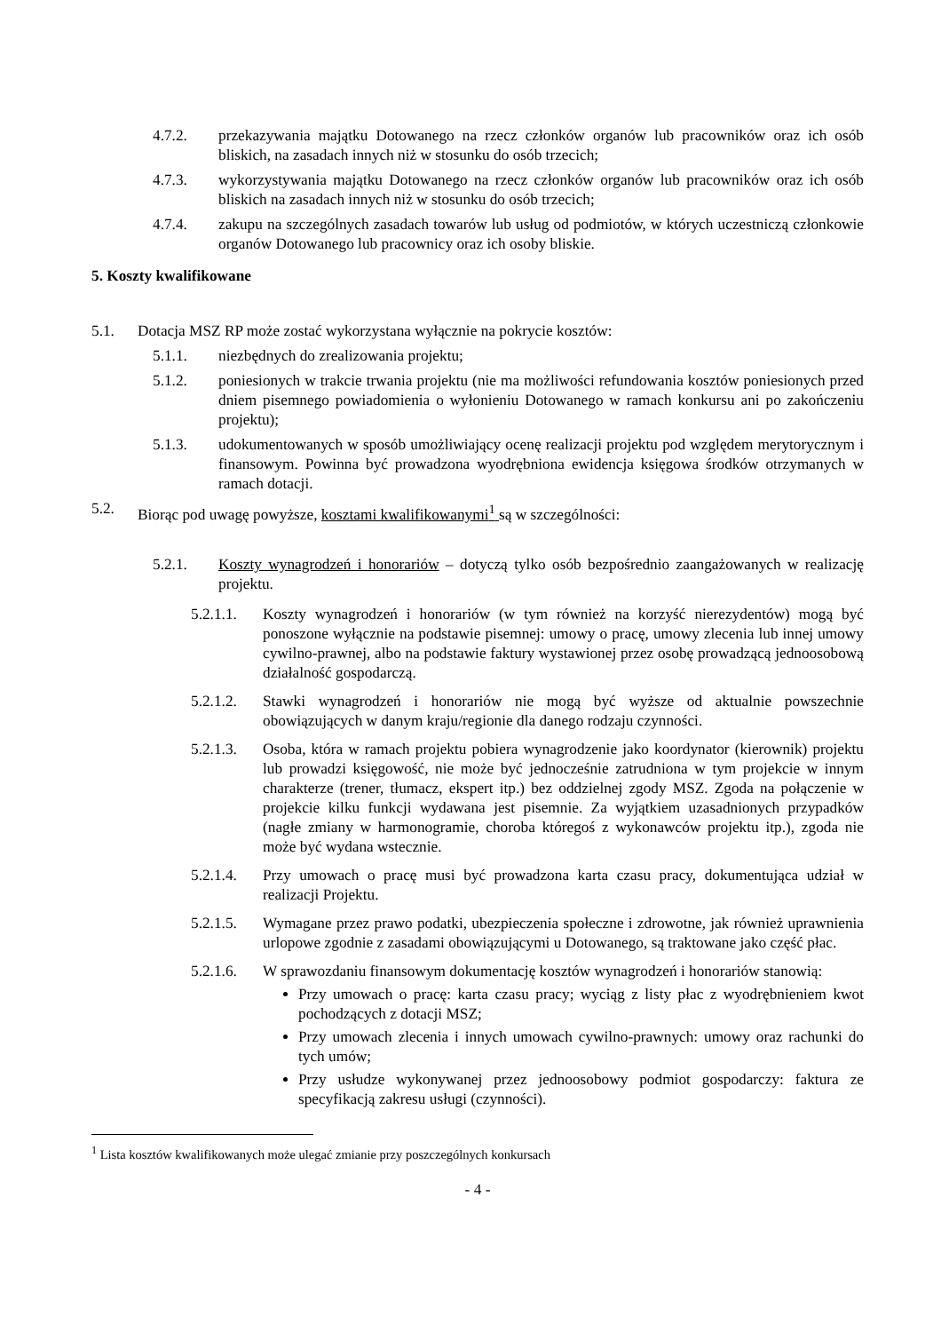4.7.2. przekazywania majątku Dotowanego na rzecz członków organów lub pracowników oraz ich osób bliskich, na zasadach innych niż w stosunku do osób trzecich;
4.7.3. wykorzystywania majątku Dotowanego na rzecz członków organów lub pracowników oraz ich osób bliskich na zasadach innych niż w stosunku do osób trzecich;
4.7.4. zakupu na szczególnych zasadach towarów lub usług od podmiotów, w których uczestniczą członkowie organów Dotowanego lub pracownicy oraz ich osoby bliskie.
5. Koszty kwalifikowane
5.1. Dotacja MSZ RP może zostać wykorzystana wyłącznie na pokrycie kosztów:
5.1.1. niezbędnych do zrealizowania projektu;
5.1.2. poniesionych w trakcie trwania projektu (nie ma możliwości refundowania kosztów poniesionych przed dniem pisemnego powiadomienia o wyłonieniu Dotowanego w ramach konkursu ani po zakończeniu projektu);
5.1.3. udokumentowanych w sposób umożliwiający ocenę realizacji projektu pod względem merytorycznym i finansowym. Powinna być prowadzona wyodrębniona ewidencja księgowa środków otrzymanych w ramach dotacji.
5.2. Biorąc pod uwagę powyższe, kosztami kwalifikowanymi<sup>1</sup> są w szczególności:
5.2.1. Koszty wynagrodzeń i honorariów – dotyczą tylko osób bezpośrednio zaangażowanych w realizację projektu.
5.2.1.1. Koszty wynagrodzeń i honorariów (w tym również na korzyść nierezydentów) mogą być ponoszone wyłącznie na podstawie pisemnej: umowy o pracę, umowy zlecenia lub innej umowy cywilno-prawnej, albo na podstawie faktury wystawionej przez osobę prowadzącą jednoosobową działalność gospodarczą.
5.2.1.2. Stawki wynagrodzeń i honorariów nie mogą być wyższe od aktualnie powszechnie obowiązujących w danym kraju/regionie dla danego rodzaju czynności.
5.2.1.3. Osoba, która w ramach projektu pobiera wynagrodzenie jako koordynator (kierownik) projektu lub prowadzi księgowość, nie może być jednocześnie zatrudniona w tym projekcie w innym charakterze (trener, tłumacz, ekspert itp.) bez oddzielnej zgody MSZ. Zgoda na połączenie w projekcie kilku funkcji wydawana jest pisemnie. Za wyjątkiem uzasadnionych przypadków (nagłe zmiany w harmonogramie, choroba któregoś z wykonawców projektu itp.), zgoda nie może być wydana wstecznie.
5.2.1.4. Przy umowach o pracę musi być prowadzona karta czasu pracy, dokumentująca udział w realizacji Projektu.
5.2.1.5. Wymagane przez prawo podatki, ubezpieczenia społeczne i zdrowotne, jak również uprawnienia urlopowe zgodnie z zasadami obowiązującymi u Dotowanego, są traktowane jako część płac.
5.2.1.6. W sprawozdaniu finansowym dokumentację kosztów wynagrodzeń i honorariów stanowią:
Przy umowach o pracę: karta czasu pracy; wyciąg z listy płac z wyodrębnieniem kwot pochodzących z dotacji MSZ;
Przy umowach zlecenia i innych umowach cywilno-prawnych: umowy oraz rachunki do tych umów;
Przy usłudze wykonywanej przez jednoosobowy podmiot gospodarczy: faktura ze specyfikacją zakresu usługi (czynności).
<sup>1</sup> Lista kosztów kwalifikowanych może ulegać zmianie przy poszczególnych konkursach
- 4 -